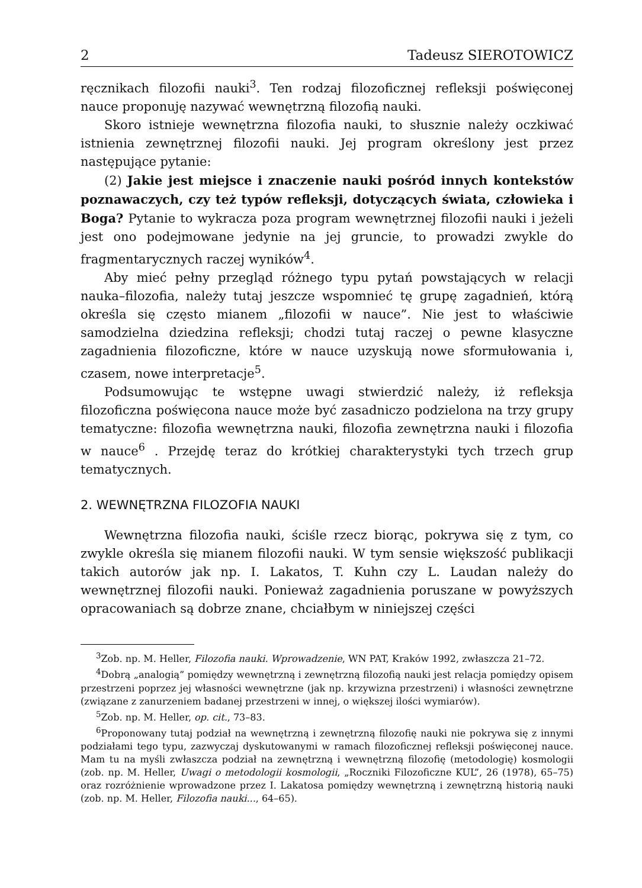2 Tadeusz SIEROTOWICZ
ręcznikach filozofii nauki<sup>3</sup>. Ten rodzaj filozoficznej refleksji poświęconej nauce proponuję nazywać wewnętrzną filozofią nauki.
Skoro istnieje wewnętrzna filozofia nauki, to słusznie należy oczkiwać istnienia zewnętrznej filozofii nauki. Jej program określony jest przez następujące pytanie:
(2) Jakie jest miejsce i znaczenie nauki pośród innych kontekstów poznawaczych, czy też typów refleksji, dotyczących świata, człowieka i Boga? Pytanie to wykracza poza program wewnętrznej filozofii nauki i jeżeli jest ono podejmowane jedynie na jej gruncie, to prowadzi zwykle do fragmentarycznych raczej wyników<sup>4</sup>.
Aby mieć pełny przegląd różnego typu pytań powstających w relacji nauka–filozofia, należy tutaj jeszcze wspomnieć tę grupę zagadnień, którą określa się często mianem „filozofii w nauce”. Nie jest to właściwie samodzielna dziedzina refleksji; chodzi tutaj raczej o pewne klasyczne zagadnienia filozoficzne, które w nauce uzyskują nowe sformułowania i, czasem, nowe interpretacje<sup>5</sup>.
Podsumowując te wstępne uwagi stwierdzić należy, iż refleksja filozoficzna poświęcona nauce może być zasadniczo podzielona na trzy grupy tematyczne: filozofia wewnętrzna nauki, filozofia zewnętrzna nauki i filozofia w nauce<sup>6</sup> . Przejdę teraz do krótkiej charakterystyki tych trzech grup tematycznych.
2. WEWNĘTRZNA FILOZOFIA NAUKI
Wewnętrzna filozofia nauki, ściśle rzecz biorąc, pokrywa się z tym, co zwykle określa się mianem filozofii nauki. W tym sensie większość publikacji takich autorów jak np. I. Lakatos, T. Kuhn czy L. Laudan należy do wewnętrznej filozofii nauki. Ponieważ zagadnienia poruszane w powyższych opracowaniach są dobrze znane, chciałbym w niniejszej części
<sup>3</sup> Zob. np. M. Heller, Filozofia nauki. Wprowadzenie, WN PAT, Kraków 1992, zwłaszcza 21–72.
<sup>4</sup> Dobrą „analogią” pomiędzy wewnętrzną i zewnętrzną filozofią nauki jest relacja pomiędzy opisem przestrzeni poprzez jej własności wewnętrzne (jak np. krzywizna przestrzeni) i własności zewnętrzne (związane z zanurzeniem badanej przestrzeni w innej, o większej ilości wymiarów).
<sup>5</sup> Zob. np. M. Heller, op. cit., 73–83.
<sup>6</sup> Proponowany tutaj podział na wewnętrzną i zewnętrzną filozofię nauki nie pokrywa się z innymi podziałami tego typu, zazwyczaj dyskutowanymi w ramach filozoficznej refleksji poświęconej nauce. Mam tu na myśli zwłaszcza podział na zewnętrzną i wewnętrzną filozofię (metodologię) kosmologii (zob. np. M. Heller, Uwagi o metodologii kosmologii, „Roczniki Filozoficzne KUL”, 26 (1978), 65–75) oraz rozróżnienie wprowadzone przez I. Lakatosa pomiędzy wewnętrzną i zewnętrzną historią nauki (zob. np. M. Heller, Filozofia nauki..., 64–65).